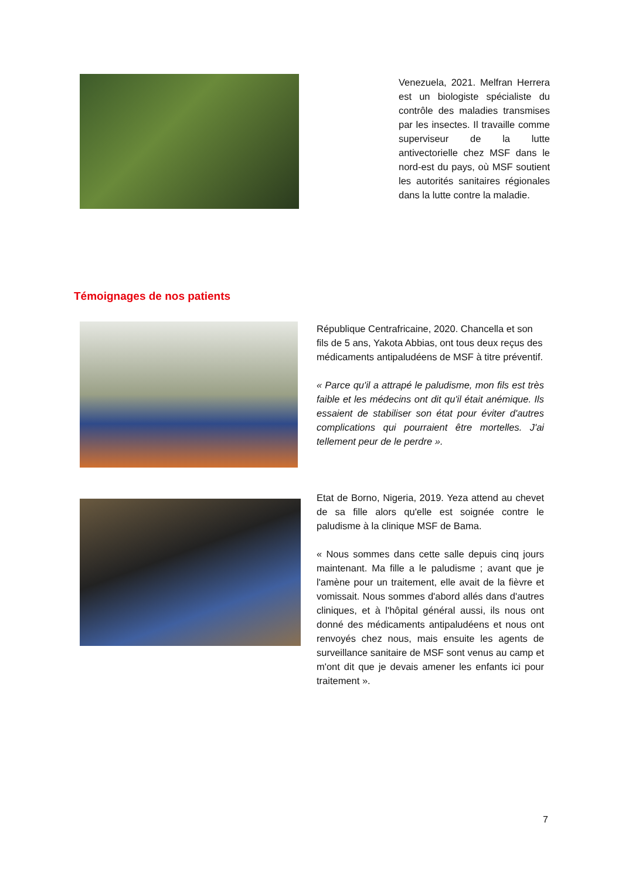Venezuela, 2021. Melfran Herrera est un biologiste spécialiste du contrôle des maladies transmises par les insectes. Il travaille comme superviseur de la lutte antivectorielle chez MSF dans le nord-est du pays, où MSF soutient les autorités sanitaires régionales dans la lutte contre la maladie.
Témoignages de nos patients
République Centrafricaine, 2020. Chancella et son fils de 5 ans, Yakota Abbias, ont tous deux reçus des médicaments antipaludéens de MSF à titre préventif.
« Parce qu'il a attrapé le paludisme, mon fils est très faible et les médecins ont dit qu'il était anémique. Ils essaient de stabiliser son état pour éviter d'autres complications qui pourraient être mortelles. J'ai tellement peur de le perdre ».
Etat de Borno, Nigeria, 2019. Yeza attend au chevet de sa fille alors qu'elle est soignée contre le paludisme à la clinique MSF de Bama.
« Nous sommes dans cette salle depuis cinq jours maintenant. Ma fille a le paludisme ; avant que je l'amène pour un traitement, elle avait de la fièvre et vomissait. Nous sommes d'abord allés dans d'autres cliniques, et à l'hôpital général aussi, ils nous ont donné des médicaments antipaludéens et nous ont renvoyés chez nous, mais ensuite les agents de surveillance sanitaire de MSF sont venus au camp et m'ont dit que je devais amener les enfants ici pour traitement ».
7